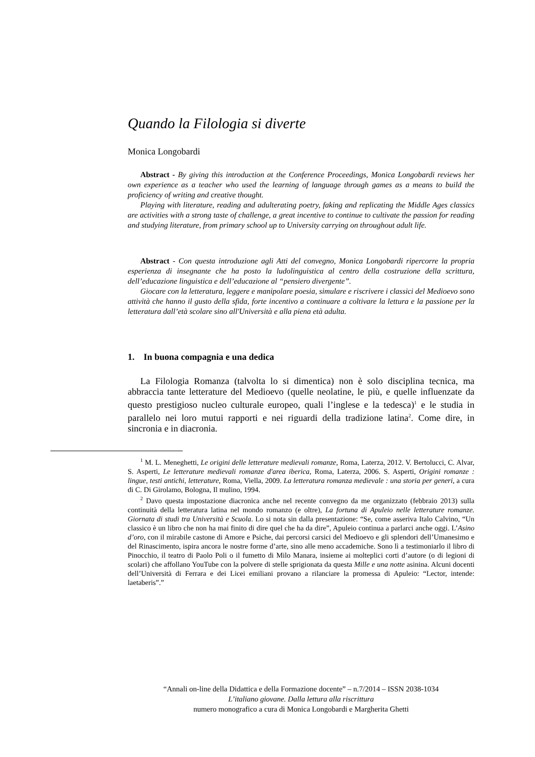Quando la Filologia si diverte
Monica Longobardi
Abstract - By giving this introduction at the Conference Proceedings, Monica Longobardi reviews her own experience as a teacher who used the learning of language through games as a means to build the proficiency of writing and creative thought.
Playing with literature, reading and adulterating poetry, faking and replicating the Middle Ages classics are activities with a strong taste of challenge, a great incentive to continue to cultivate the passion for reading and studying literature, from primary school up to University carrying on throughout adult life.
Abstract - Con questa introduzione agli Atti del convegno, Monica Longobardi ripercorre la propria esperienza di insegnante che ha posto la ludolinguistica al centro della costruzione della scrittura, dell’educazione linguistica e dell’educazione al “pensiero divergente”.
Giocare con la letteratura, leggere e manipolare poesia, simulare e riscrivere i classici del Medioevo sono attività che hanno il gusto della sfida, forte incentivo a continuare a coltivare la lettura e la passione per la letteratura dall’età scolare sino all'Università e alla piena età adulta.
1. In buona compagnia e una dedica
La Filologia Romanza (talvolta lo si dimentica) non è solo disciplina tecnica, ma abbraccia tante letterature del Medioevo (quelle neolatine, le più, e quelle influenzate da questo prestigioso nucleo culturale europeo, quali l’inglese e la tedesca)<sup>1</sup> e le studia in parallelo nei loro mutui rapporti e nei riguardi della tradizione latina<sup>2</sup>. Come dire, in sincronia e in diacronia.
<sup>1</sup> M. L. Meneghetti, Le origini delle letterature medievali romanze, Roma, Laterza, 2012. V. Bertolucci, C. Alvar, S. Asperti, Le letterature medievali romanze d'area iberica, Roma, Laterza, 2006. S. Asperti, Origini romanze : lingue, testi antichi, letterature, Roma, Viella, 2009. La letteratura romanza medievale : una storia per generi, a cura di C. Di Girolamo, Bologna, Il mulino, 1994.
<sup>2</sup> Davo questa impostazione diacronica anche nel recente convegno da me organizzato (febbraio 2013) sulla continuità della letteratura latina nel mondo romanzo (e oltre), La fortuna di Apuleio nelle letterature romanze. Giornata di studi tra Università e Scuola. Lo si nota sin dalla presentazione: “Se, come asseriva Italo Calvino, “Un classico è un libro che non ha mai finito di dire quel che ha da dire”, Apuleio continua a parlarci anche oggi. L’Asino d’oro, con il mirabile castone di Amore e Psiche, dai percorsi carsici del Medioevo e gli splendori dell’Umanesimo e del Rinascimento, ispira ancora le nostre forme d’arte, sino alle meno accademiche. Sono lì a testimoniarlo il libro di Pinocchio, il teatro di Paolo Poli o il fumetto di Milo Manara, insieme ai molteplici corti d’autore (o di legioni di scolari) che affollano YouTube con la polvere di stelle sprigionata da questa Mille e una notte asinina. Alcuni docenti dell’Università di Ferrara e dei Licei emiliani provano a rilanciare la promessa di Apuleio: “Lector, intende: laetaberis”.”
“Annali on-line della Didattica e della Formazione docente” – n.7/2014 – ISSN 2038-1034
L’italiano giovane. Dalla lettura alla riscrittura
numero monografico a cura di Monica Longobardi e Margherita Ghetti